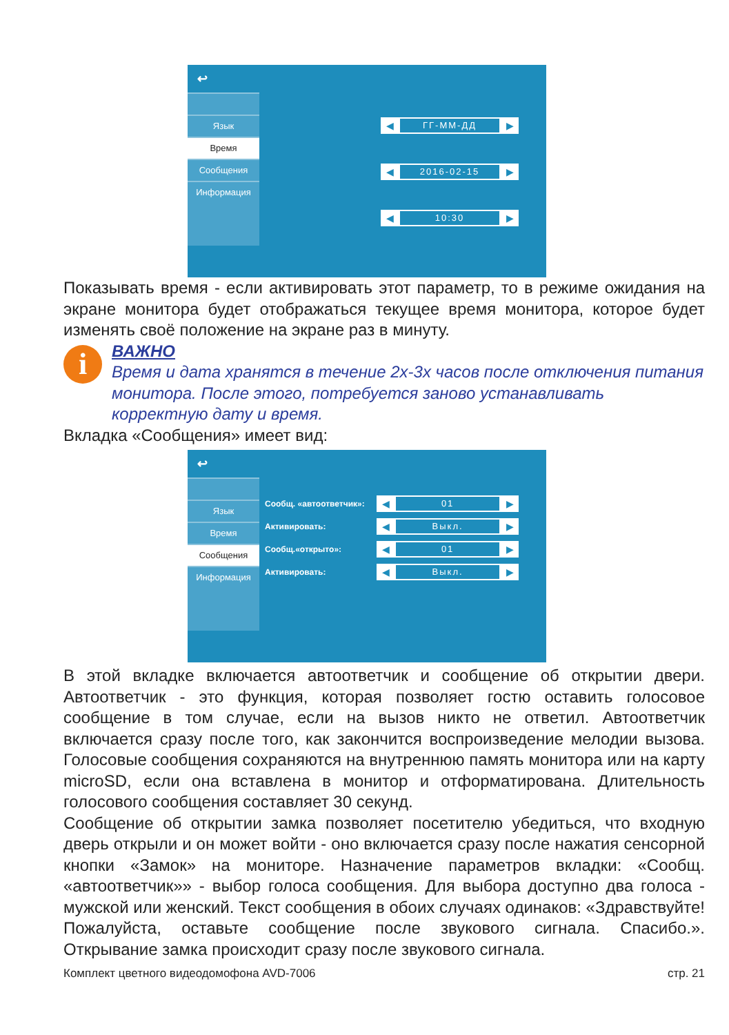↩
Язык
Время
Сообщения
Информация
◀ ГГ-ММ-ДД ▶
◀ 2016-02-15 ▶
◀ 10:30 ▶
Показывать время - если активировать этот параметр, то в режиме ожидания на экране монитора будет отображаться текущее время монитора, которое будет изменять своё положение на экране раз в минуту.
i
ВАЖНО
Время и дата хранятся в течение 2х-3х часов после отключения питания монитора. После этого, потребуется заново устанавливать корректную дату и время.
Вкладка «Сообщения» имеет вид:
↩
Язык
Время
Сообщения
Информация
Сообщ. «автоответчик»:
◀ 01 ▶
Активировать:
◀ Выкл. ▶
Сообщ.«открыто»:
◀ 01 ▶
Активировать:
◀ Выкл. ▶
В этой вкладке включается автоответчик и сообщение об открытии двери. Автоответчик - это функция, которая позволяет гостю оставить голосовое сообщение в том случае, если на вызов никто не ответил. Автоответчик включается сразу после того, как закончится воспроизведение мелодии вызова. Голосовые сообщения сохраняются на внутреннюю память монитора или на карту microSD, если она вставлена в монитор и отформатирована. Длительность голосового сообщения составляет 30 секунд.
Сообщение об открытии замка позволяет посетителю убедиться, что входную дверь открыли и он может войти - оно включается сразу после нажатия сенсорной кнопки «Замок» на мониторе. Назначение параметров вкладки: «Сообщ. «автоответчик»» - выбор голоса сообщения. Для выбора доступно два голоса - мужской или женский. Текст сообщения в обоих случаях одинаков: «Здравствуйте! Пожалуйста, оставьте сообщение после звукового сигнала. Спасибо.». Открывание замка происходит сразу после звукового сигнала.
Комплект цветного видеодомофона AVD-7006 стр. 21